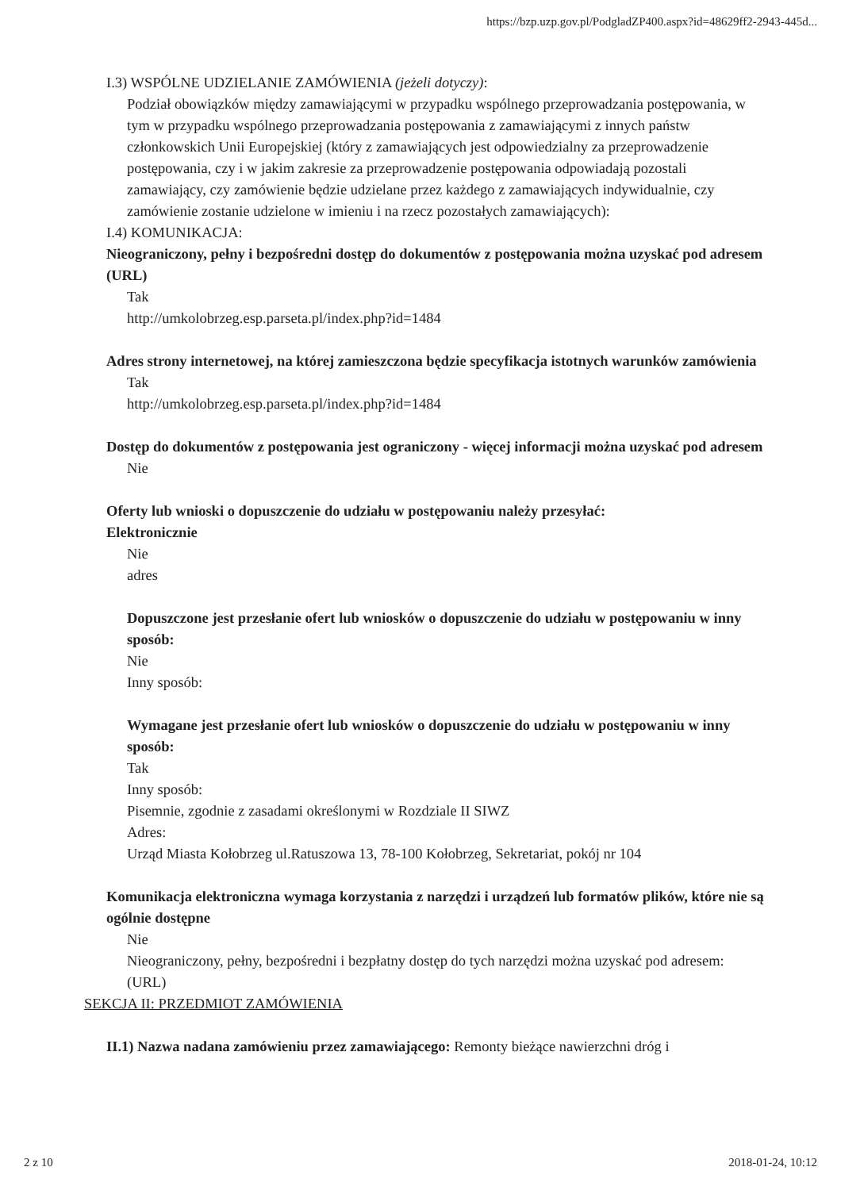https://bzp.uzp.gov.pl/PodgladZP400.aspx?id=48629ff2-2943-445d...
I.3) WSPÓLNE UDZIELANIE ZAMÓWIENIA (jeżeli dotyczy):
Podział obowiązków między zamawiającymi w przypadku wspólnego przeprowadzania postępowania, w tym w przypadku wspólnego przeprowadzania postępowania z zamawiającymi z innych państw członkowskich Unii Europejskiej (który z zamawiających jest odpowiedzialny za przeprowadzenie postępowania, czy i w jakim zakresie za przeprowadzenie postępowania odpowiadają pozostali zamawiający, czy zamówienie będzie udzielane przez każdego z zamawiających indywidualnie, czy zamówienie zostanie udzielone w imieniu i na rzecz pozostałych zamawiających):
I.4) KOMUNIKACJA:
Nieograniczony, pełny i bezpośredni dostęp do dokumentów z postępowania można uzyskać pod adresem (URL)
Tak
http://umkolobrzeg.esp.parseta.pl/index.php?id=1484
Adres strony internetowej, na której zamieszczona będzie specyfikacja istotnych warunków zamówienia
Tak
http://umkolobrzeg.esp.parseta.pl/index.php?id=1484
Dostęp do dokumentów z postępowania jest ograniczony - więcej informacji można uzyskać pod adresem
Nie
Oferty lub wnioski o dopuszczenie do udziału w postępowaniu należy przesyłać:
Elektronicznie
Nie
adres
Dopuszczone jest przesłanie ofert lub wniosków o dopuszczenie do udziału w postępowaniu w inny sposób:
Nie
Inny sposób:
Wymagane jest przesłanie ofert lub wniosków o dopuszczenie do udziału w postępowaniu w inny sposób:
Tak
Inny sposób:
Pisemnie, zgodnie z zasadami określonymi w Rozdziale II SIWZ
Adres:
Urząd Miasta Kołobrzeg ul.Ratuszowa 13, 78-100 Kołobrzeg, Sekretariat, pokój nr 104
Komunikacja elektroniczna wymaga korzystania z narzędzi i urządzeń lub formatów plików, które nie są ogólnie dostępne
Nie
Nieograniczony, pełny, bezpośredni i bezpłatny dostęp do tych narzędzi można uzyskać pod adresem: (URL)
SEKCJA II: PRZEDMIOT ZAMÓWIENIA
II.1) Nazwa nadana zamówieniu przez zamawiającego: Remonty bieżące nawierzchni dróg i
2 z 10 2018-01-24, 10:12